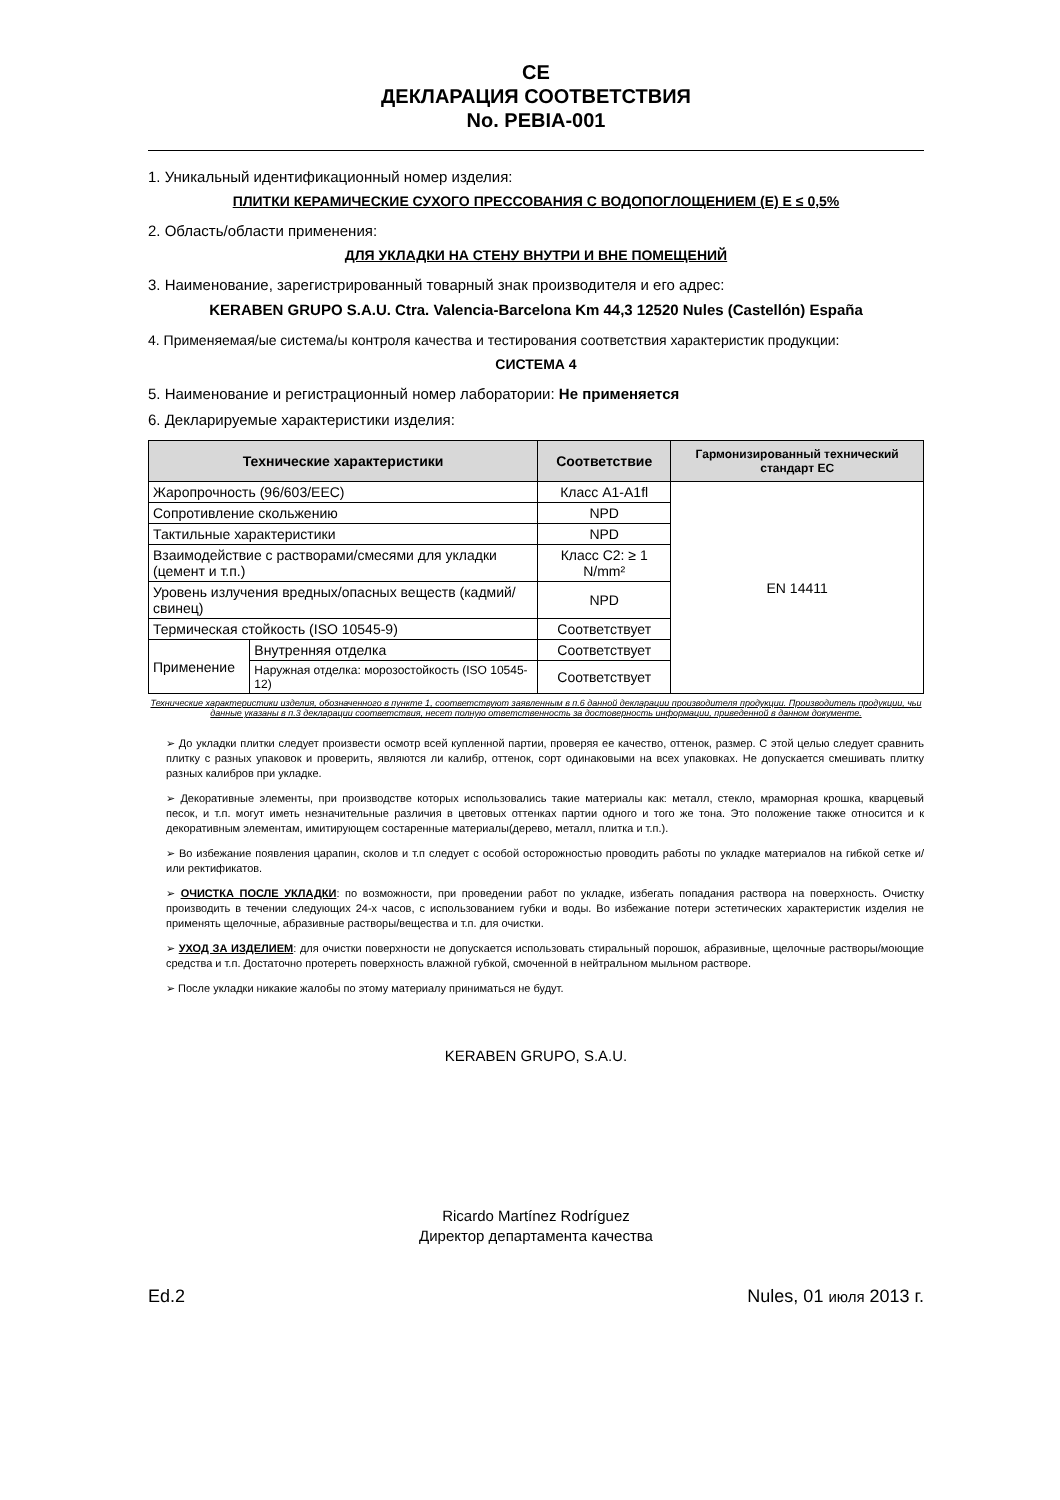CE
ДЕКЛАРАЦИЯ СООТВЕТСТВИЯ
No. PEBIA-001
1. Уникальный идентификационный номер изделия:
ПЛИТКИ КЕРАМИЧЕСКИЕ СУХОГО ПРЕССОВАНИЯ С ВОДОПОГЛОЩЕНИЕМ (Е) Е ≤ 0,5%
2. Область/области применения:
ДЛЯ УКЛАДКИ НА СТЕНУ ВНУТРИ И ВНЕ ПОМЕЩЕНИЙ
3. Наименование, зарегистрированный товарный знак производителя и его адрес:
KERABEN GRUPO S.A.U. Ctra. Valencia-Barcelona Km 44,3 12520 Nules (Castellón) España
4. Применяемая/ые система/ы контроля качества и тестирования соответствия характеристик продукции:
СИСТЕМА 4
5. Наименование и регистрационный номер лаборатории: Не применяется
6. Декларируемые характеристики изделия:
| Технические характеристики | | Соответствие | Гармонизированный технический стандарт ЕС |
| --- | --- | --- | --- |
| Жаропрочность (96/603/EEC) | | Класс A1-A1fl | EN 14411 |
| Сопротивление скольжению | | NPD | |
| Тактильные характеристики | | NPD | |
| Взаимодействие с растворами/смесями для укладки (цемент и т.п.) | | Класс С2: ≥ 1 N/mm² | |
| Уровень излучения вредных/опасных веществ (кадмий/свинец) | | NPD | |
| Термическая стойкость (ISO 10545-9) | | Соответствует | |
| Применение | Внутренняя отделка | Соответствует | |
| | Наружная отделка: морозостойкость (ISO 10545-12) | Соответствует | |
Технические характеристики изделия, обозначенного в пункте 1, соответствуют заявленным в п.6 данной декларации производителя продукции. Производитель продукции, чьи данные указаны в п.3 декларации соответствия, несет полную ответственность за достоверность информации, приведенной в данном документе.
➢ До укладки плитки следует произвести осмотр всей купленной партии, проверяя ее качество, оттенок, размер. С этой целью следует сравнить плитку с разных упаковок и проверить, являются ли калибр, оттенок, сорт одинаковыми на всех упаковках. Не допускается смешивать плитку разных калибров при укладке.
➢ Декоративные элементы, при производстве которых использовались такие материалы как: металл, стекло, мраморная крошка, кварцевый песок, и т.п. могут иметь незначительные различия в цветовых оттенках партии одного и того же тона. Это положение также относится и к декоративным элементам, имитирующем состаренные материалы(дерево, металл, плитка и т.п.).
➢ Во избежание появления царапин, сколов и т.п следует с особой осторожностью проводить работы по укладке материалов на гибкой сетке и/или ректификатов.
➢ ОЧИСТКА ПОСЛЕ УКЛАДКИ: по возможности, при проведении работ по укладке, избегать попадания раствора на поверхность. Очистку производить в течении следующих 24-х часов, с использованием губки и воды. Во избежание потери эстетических характеристик изделия не применять щелочные, абразивные растворы/вещества и т.п. для очистки.
➢ УХОД ЗА ИЗДЕЛИЕМ: для очистки поверхности не допускается использовать стиральный порошок, абразивные, щелочные растворы/моющие средства и т.п. Достаточно протереть поверхность влажной губкой, смоченной в нейтральном мыльном растворе.
➢ После укладки никакие жалобы по этому материалу приниматься не будут.
KERABEN GRUPO, S.A.U.
Ricardo Martínez Rodríguez
Директор департамента качества
Ed.2 Nules, 01 июля 2013 г.